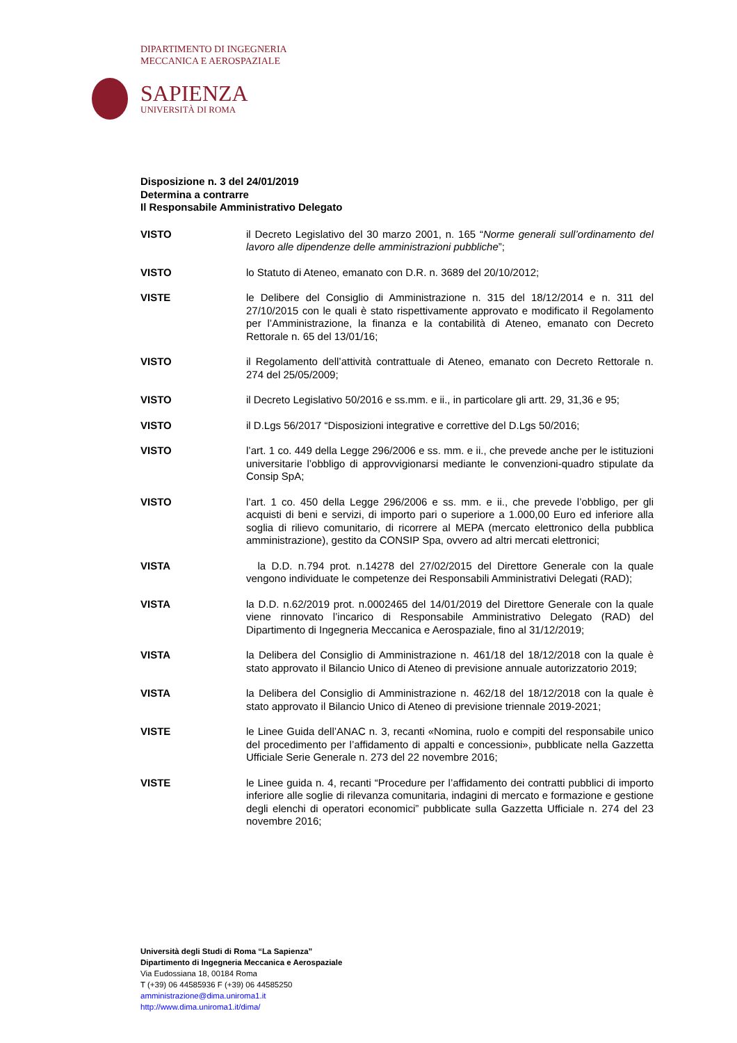DIPARTIMENTO DI INGEGNERIA
MECCANICA E AEROSPAZIALE
SAPIENZA
UNIVERSITÀ DI ROMA
Disposizione n. 3 del 24/01/2019
Determina a contrarre
Il Responsabile Amministrativo Delegato
VISTO il Decreto Legislativo del 30 marzo 2001, n. 165 “Norme generali sull’ordinamento del lavoro alle dipendenze delle amministrazioni pubbliche”;
VISTO lo Statuto di Ateneo, emanato con D.R. n. 3689 del 20/10/2012;
VISTE le Delibere del Consiglio di Amministrazione n. 315 del 18/12/2014 e n. 311 del 27/10/2015 con le quali è stato rispettivamente approvato e modificato il Regolamento per l’Amministrazione, la finanza e la contabilità di Ateneo, emanato con Decreto Rettorale n. 65 del 13/01/16;
VISTO il Regolamento dell’attività contrattuale di Ateneo, emanato con Decreto Rettorale n. 274 del 25/05/2009;
VISTO il Decreto Legislativo 50/2016 e ss.mm. e ii., in particolare gli artt. 29, 31,36 e 95;
VISTO il D.Lgs 56/2017 “Disposizioni integrative e correttive del D.Lgs 50/2016;
VISTO l’art. 1 co. 449 della Legge 296/2006 e ss. mm. e ii., che prevede anche per le istituzioni universitarie l’obbligo di approvvigionarsi mediante le convenzioni-quadro stipulate da Consip SpA;
VISTO l’art. 1 co. 450 della Legge 296/2006 e ss. mm. e ii., che prevede l’obbligo, per gli acquisti di beni e servizi, di importo pari o superiore a 1.000,00 Euro ed inferiore alla soglia di rilievo comunitario, di ricorrere al MEPA (mercato elettronico della pubblica amministrazione), gestito da CONSIP Spa, ovvero ad altri mercati elettronici;
VISTA la D.D. n.794 prot. n.14278 del 27/02/2015 del Direttore Generale con la quale vengono individuate le competenze dei Responsabili Amministrativi Delegati (RAD);
VISTA la D.D. n.62/2019 prot. n.0002465 del 14/01/2019 del Direttore Generale con la quale viene rinnovato l’incarico di Responsabile Amministrativo Delegato (RAD) del Dipartimento di Ingegneria Meccanica e Aerospaziale, fino al 31/12/2019;
VISTA la Delibera del Consiglio di Amministrazione n. 461/18 del 18/12/2018 con la quale è stato approvato il Bilancio Unico di Ateneo di previsione annuale autorizzatorio 2019;
VISTA la Delibera del Consiglio di Amministrazione n. 462/18 del 18/12/2018 con la quale è stato approvato il Bilancio Unico di Ateneo di previsione triennale 2019-2021;
VISTE le Linee Guida dell’ANAC n. 3, recanti «Nomina, ruolo e compiti del responsabile unico del procedimento per l’affidamento di appalti e concessioni», pubblicate nella Gazzetta Ufficiale Serie Generale n. 273 del 22 novembre 2016;
VISTE le Linee guida n. 4, recanti “Procedure per l’affidamento dei contratti pubblici di importo inferiore alle soglie di rilevanza comunitaria, indagini di mercato e formazione e gestione degli elenchi di operatori economici” pubblicate sulla Gazzetta Ufficiale n. 274 del 23 novembre 2016;
Università degli Studi di Roma “La Sapienza”
Dipartimento di Ingegneria Meccanica e Aerospaziale
Via Eudossiana 18, 00184 Roma
T (+39) 06 44585936 F (+39) 06 44585250
amministrazione@dima.uniroma1.it
http://www.dima.uniroma1.it/dima/